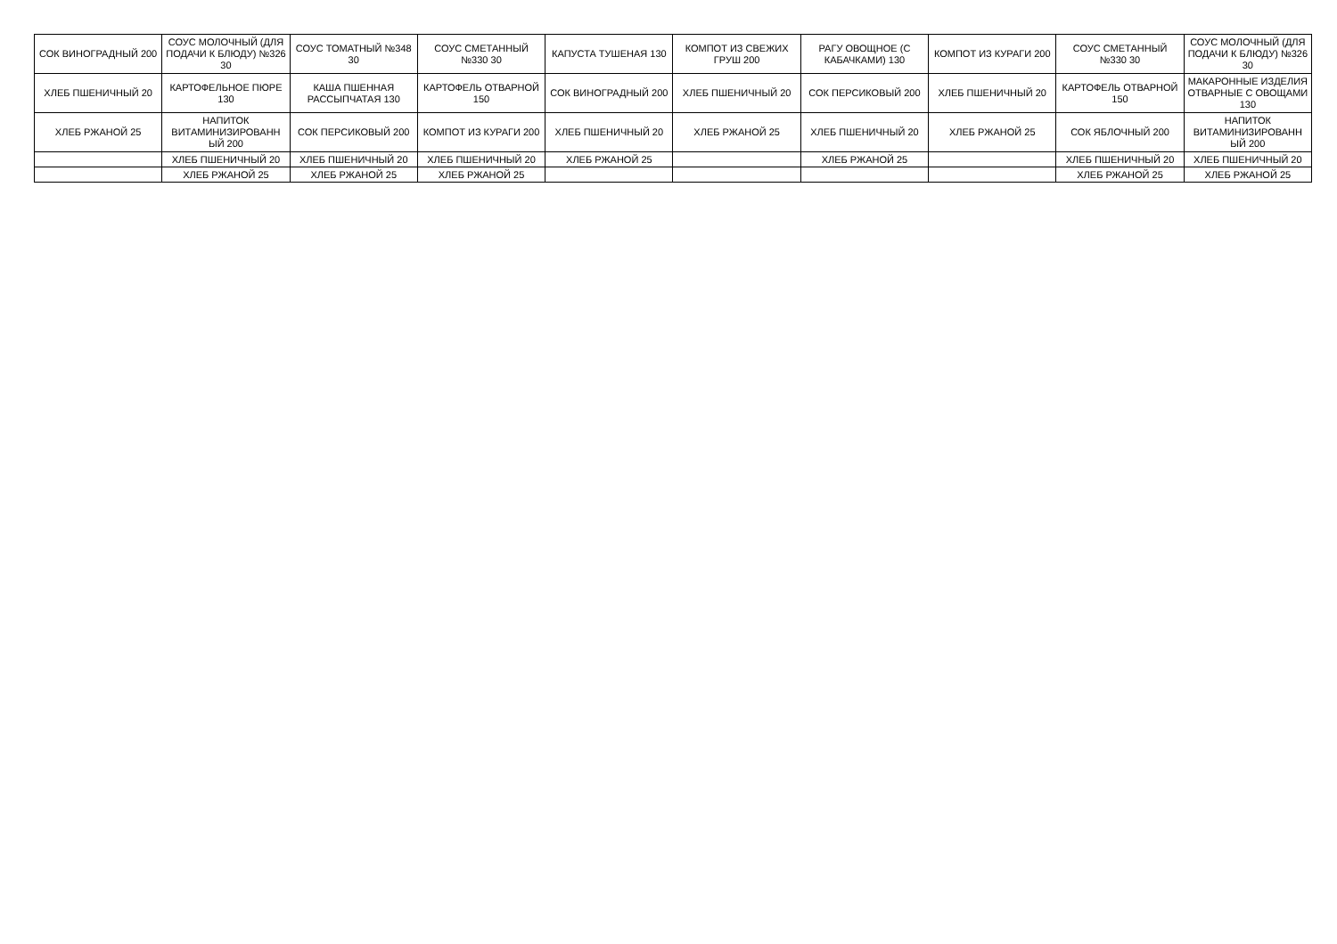| СОК ВИНОГРАДНЫЙ 200 | СОУС МОЛОЧНЫЙ (ДЛЯ ПОДАЧИ К БЛЮДУ) №326 30 | СОУС ТОМАТНЫЙ №348 30 | СОУС СМЕТАННЫЙ №330 30 | КАПУСТА ТУШЕНАЯ 130 | КОМПОТ ИЗ СВЕЖИХ ГРУШ 200 | РАГУ ОВОЩНОЕ (С КАБАЧКАМИ) 130 | КОМПОТ ИЗ КУРАГИ 200 | СОУС СМЕТАННЫЙ №330 30 | СОУС МОЛОЧНЫЙ (ДЛЯ ПОДАЧИ К БЛЮДУ) №326 30 |
| ХЛЕБ ПШЕНИЧНЫЙ 20 | КАРТОФЕЛЬНОЕ ПЮРЕ 130 | КАША ПШЕННАЯ РАССЫПЧАТАЯ 130 | КАРТОФЕЛЬ ОТВАРНОЙ 150 | СОК ВИНОГРАДНЫЙ 200 | ХЛЕБ ПШЕНИЧНЫЙ 20 | СОК ПЕРСИКОВЫЙ 200 | ХЛЕБ ПШЕНИЧНЫЙ 20 | КАРТОФЕЛЬ ОТВАРНОЙ 150 | МАКАРОННЫЕ ИЗДЕЛИЯ ОТВАРНЫЕ С ОВОЩАМИ 130 |
| ХЛЕБ РЖАНОЙ 25 | НАПИТОК ВИТАМИНИЗИРОВАНН ЫЙ 200 | СОК ПЕРСИКОВЫЙ 200 | КОМПОТ ИЗ КУРАГИ 200 | ХЛЕБ ПШЕНИЧНЫЙ 20 | ХЛЕБ РЖАНОЙ 25 | ХЛЕБ ПШЕНИЧНЫЙ 20 | ХЛЕБ РЖАНОЙ 25 | СОК ЯБЛОЧНЫЙ 200 | НАПИТОК ВИТАМИНИЗИРОВАНН ЫЙ 200 |
| | ХЛЕБ ПШЕНИЧНЫЙ 20 | ХЛЕБ ПШЕНИЧНЫЙ 20 | ХЛЕБ ПШЕНИЧНЫЙ 20 | ХЛЕБ РЖАНОЙ 25 | | ХЛЕБ РЖАНОЙ 25 | | ХЛЕБ ПШЕНИЧНЫЙ 20 | ХЛЕБ ПШЕНИЧНЫЙ 20 |
| | ХЛЕБ РЖАНОЙ 25 | ХЛЕБ РЖАНОЙ 25 | ХЛЕБ РЖАНОЙ 25 | | | | | ХЛЕБ РЖАНОЙ 25 | ХЛЕБ РЖАНОЙ 25 |